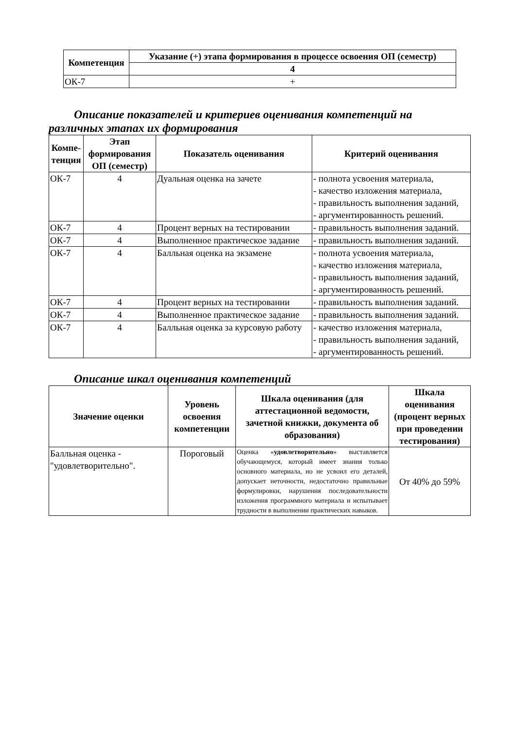| Компетенция | Указание (+) этапа формирования в процессе освоения ОП (семестр) |
| --- | --- |
| | 4 |
| ОК-7 | + |
Описание показателей и критериев оценивания компетенций на различных этапах их формирования
| Компе-тенция | Этап формирования ОП (семестр) | Показатель оценивания | Критерий оценивания |
| --- | --- | --- | --- |
| ОК-7 | 4 | Дуальная оценка на зачете | - полнота усвоения материала, - качество изложения материала, - правильность выполнения заданий, - аргументированность решений. |
| ОК-7 | 4 | Процент верных на тестировании | - правильность выполнения заданий. |
| ОК-7 | 4 | Выполненное практическое задание | - правильность выполнения заданий. |
| ОК-7 | 4 | Балльная оценка на экзамене | - полнота усвоения материала, - качество изложения материала, - правильность выполнения заданий, - аргументированность решений. |
| ОК-7 | 4 | Процент верных на тестировании | - правильность выполнения заданий. |
| ОК-7 | 4 | Выполненное практическое задание | - правильность выполнения заданий. |
| ОК-7 | 4 | Балльная оценка за курсовую работу | - качество изложения материала, - правильность выполнения заданий, - аргументированность решений. |
Описание шкал оценивания компетенций
| Значение оценки | Уровень освоения компетенции | Шкала оценивания (для аттестационной ведомости, зачетной книжки, документа об образования) | Шкала оценивания (процент верных при проведении тестирования) |
| --- | --- | --- | --- |
| Балльная оценка - "удовлетворительно". | Пороговый | Оценка « удовлетворительно » выставляется обучающемуся, который имеет знания только основного материала, но не усвоил его деталей, допускает неточности, недостаточно правильные формулировки, нарушения последовательности изложения программного материала и испытывает трудности в выполнении практических навыков. | От 40% до 59% |